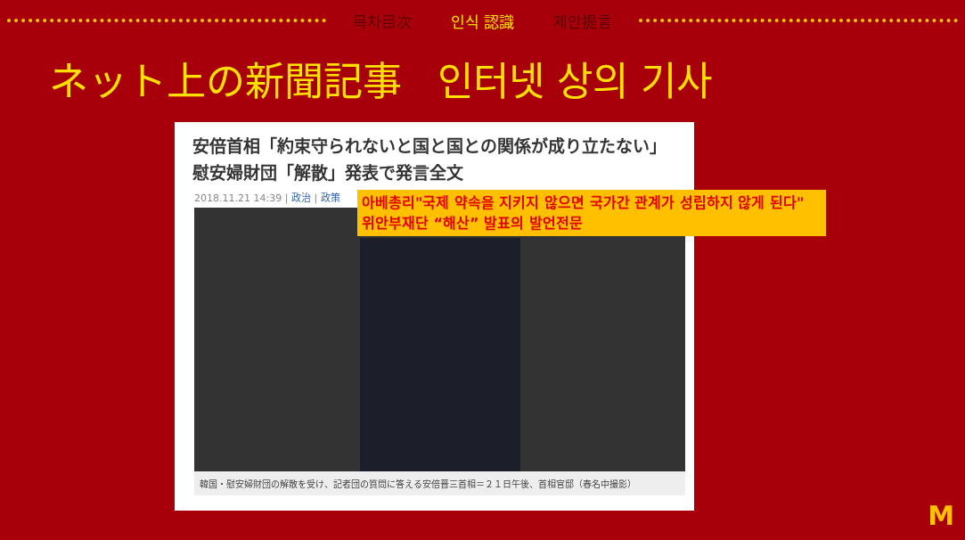목차目次 인식 認識 제안提言
ネット上の新聞記事 인터넷 상의 기사
安倍首相「約束守られないと国と国との関係が成り立たない」　慰安婦財団「解散」発表で発言全文
2018.11.21 14:39 | 政治 | 政策
韓国・慰安婦財団の解散を受け、記者団の質問に答える安倍晋三首相＝２１日午後、首相官邸（春名中撮影）
아베총리"국제 약속을 지키지 않으면 국가간 관계가 성립하지 않게 된다" 위안부재단 “해산” 발표의 발언전문
M